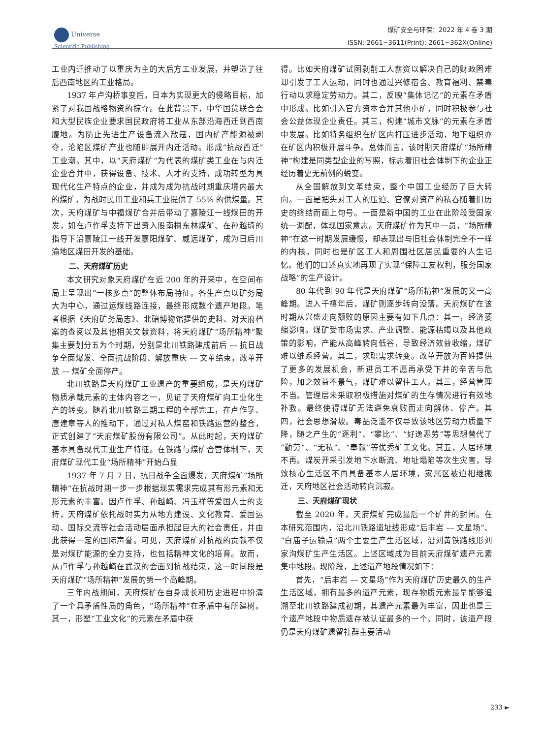Universe
Scientific Publishing
煤矿安全与环保：2022 年 4 卷 3 期
ISSN: 2661−3611(Print); 2661−362X(Online)
工业内迁推动了以重庆为主的大后方工业发展，并塑造了往后西南地区的工业格局。
1937 年卢沟桥事变后，日本为实现更大的侵略目标，加紧了对我国战略物资的掠夺。在此背景下，中华国货联合会和大型民族企业要求国民政府将工业从东部沿海西迁到西南腹地。为防止先进生产设备流入敌寇，国内矿产能源被剥夺，沦陷区煤矿产业也随即展开内迁活动。形成“抗战西迁”工业潮。其中，以“天府煤矿”为代表的煤矿类工业在与内迁企业合并中，获得设备、技术、人才的支持，成功转型为具现代化生产特点的企业，并成为成为抗战时期重庆境内最大的煤矿，为战时民用工业和兵工业提供了 55% 的供煤量。其次，天府煤矿与中福煤矿合并后带动了嘉陵江一线煤田的开发，如在卢作孚支持下出资入股南桐东林煤矿、在孙越琦的指导下沿嘉陵江一线开发嘉阳煤矿、威远煤矿，成为日后川渝地区煤田开发的基础。
二、天府煤矿历史
本文研究对象天府煤矿在近 200 年的开采中，在空间布局上呈现出“一核多点”的整体布局特征。各生产点以矿务局大为中心，通过运煤线路连接，最终形成数个遗产地段。笔者根据《天府矿务局志》、北碚博物馆提供的史料、对天府档案的查阅以及其他相关文献资料，将天府煤矿“场所精神”聚集主要划分五为个时期，分别是北川铁路建成前后 –– 抗日战争全面爆发、全面抗战阶段、解放重庆 –– 文革结束，改革开放 –– 煤矿全面停产。
北川铁路是天府煤矿工业遗产的重要组成，是天府煤矿物质承载元素的主体内容之一，见证了天府煤矿向工业化生产的转变。随着北川铁路三期工程的全部完工，在卢作孚、唐建章等人的推动下，通过对私人煤窑和铁路运营的整合，正式创建了“天府煤矿股份有限公司”。从此时起，天府煤矿基本具备现代工业生产特征。在铁路与煤矿合营体制下，天府煤矿现代工业“场所精神”开始凸显
1937 年 7 月 7 日，抗日战争全面爆发，天府煤矿“场所精神”在抗战时期一步一步根据现实需求完成其有形元素和无形元素的丰富。因卢作孚、孙越崎、冯玉祥等爱国人士的支持，天府煤矿依托战时实力从地方建设、文化教育、爱国运动、国际交流等社会活动层面承担起巨大的社会责任，并由此获得一定的国际声誉。可见，天府煤矿对抗战的贡献不仅是对煤矿能源的全力支持，也包括精神文化的培育。故而，从卢作孚与孙越崎在武汉的会面到抗战结束，这一时间段是天府煤矿“场所精神”发展的第一个高峰期。
三年内战期间，天府煤矿在自身成长和历史进程中扮演了一个具矛盾性质的角色，“场所精神”在矛盾中有所建树。其一，形塑“工业文化”的元素在矛盾中获
得。比如天府煤矿试图剥削工人薪资以解决自己的财政困难却引发了工人运动，同时也通过兴修宿舍、教育福利、禁毒行动以求稳定劳动力。其二，反映“集体记忆”的元素在矛盾中形成。比如引入官方资本合并其他小矿，同时积极参与社会公益体现企业责任。其三，构建“城市文脉”的元素在矛盾中发展。比如特务组织在矿区内打压进步活动，地下组织亦在矿区内积极开展斗争。总体而言，该时期天府煤矿“场所精神”构建是同类型企业的写照，标志着旧社会体制下的企业正经历着史无前例的蜕变。
从全国解放到文革结束，整个中国工业经历了巨大转向。一面是把头对工人的压迫、官僚对资产的私吞随着旧历史的终结而画上句号。一面是新中国的工业在此阶段受国家统一调配，体现国家意志。天府煤矿作为其中一员，“场所精神”在这一时期发展缓慢，却表现出与旧社会体制完全不一样的内核，同时也是矿区工人和周围社区居民重要的人生记忆。他们的口述真实地再现了实现“保障工友权利，服务国家战略”的生产设计。
80 年代到 90 年代是天府煤矿“场所精神”发展的又一高峰期。进入千禧年后，煤矿则逐步转向没落。天府煤矿在该时期从兴盛走向颓败的原因主要有如下几点：其一，经济萎缩影响。煤矿受市场需求、产业调整、能源枯竭以及其他政策的影响，产能从高峰转向低谷，导致经济效益收缩，煤矿难以维系经营。其二，求职需求转变。改革开放为百姓提供了更多的发展机会，新进员工不愿再承受下井的辛苦与危险，加之效益不景气，煤矿难以留住工人。其三，经营管理不当。管理层未采取积极措施对煤矿的生存情况进行有效地补救。最终使得煤矿无法避免衰败而走向解体、停产。其四，社会思想滑坡。毒品泛滥不仅导致该地区劳动力质量下降，随之产生的“逐利”、“攀比”、“好逸恶劳”等思想替代了“勤劳”、“无私”、“奉献”等优秀矿工文化。其五，人居环境不再。煤炭开采引发地下水断流、地址塌陷等次生灾害，导致核心生活区不再具备基本人居环境，家属区被迫相继搬迁，天府地区社会活动转向沉寂。
三、天府煤矿现状
截至 2020 年，天府煤矿完成最后一个矿井的封闭。在本研究范围内，沿北川铁路遗址线形成“后丰岩 –– 文星场”、“白庙子运输点”两个主要生产生活区域，沿刘黄铁路线形刘家沟煤矿生产生活区。上述区域成为目前天府煤矿遗产元素集中地段。现阶段，上述遗产地段情况如下：
首先，“后丰岩 –– 文星场”作为天府煤矿历史最久的生产生活区域，拥有最多的遗产元素，现存物质元素最早能够追溯至北川铁路建成初期，其遗产元素最为丰富，因此也是三个遗产地段中物质遗存被认证最多的一个。同时，该遗产段仍是天府煤矿遗留社群主要活动
233 ►